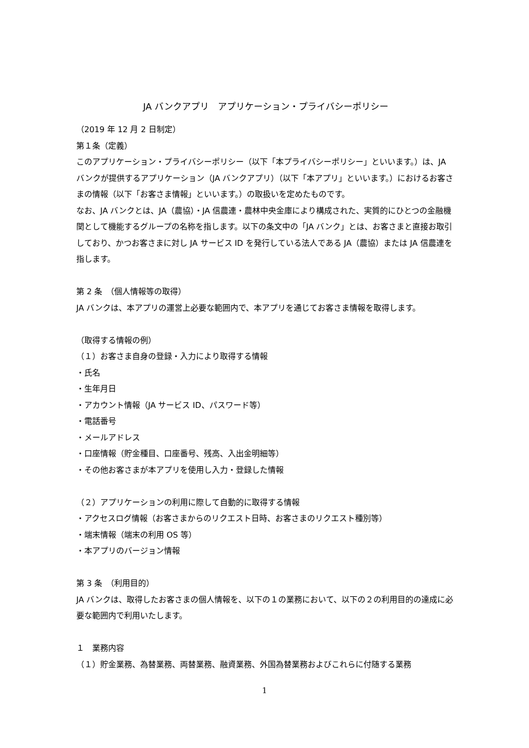JA バンクアプリ　アプリケーション・プライバシーポリシー
（2019 年 12 月 2 日制定）
第１条（定義）
このアプリケーション・プライバシーポリシー（以下「本プライバシーポリシー」といいます。）は、JA バンクが提供するアプリケーション（JA バンクアプリ）（以下「本アプリ」といいます。）におけるお客さまの情報（以下「お客さま情報」といいます。）の取扱いを定めたものです。
なお、JA バンクとは、JA（農協）・JA 信農連・農林中央金庫により構成された、実質的にひとつの金融機関として機能するグループの名称を指します。以下の条文中の「JA バンク」とは、お客さまと直接お取引しており、かつお客さまに対し JA サービス ID を発行している法人である JA（農協）または JA 信農連を指します。
第 2 条　（個人情報等の取得）
JA バンクは、本アプリの運営上必要な範囲内で、本アプリを通じてお客さま情報を取得します。
（取得する情報の例）
（１）お客さま自身の登録・入力により取得する情報
・氏名
・生年月日
・アカウント情報（JA サービス ID、パスワード等）
・電話番号
・メールアドレス
・口座情報（貯金種目、口座番号、残高、入出金明細等）
・その他お客さまが本アプリを使用し入力・登録した情報
（２）アプリケーションの利用に際して自動的に取得する情報
・アクセスログ情報（お客さまからのリクエスト日時、お客さまのリクエスト種別等）
・端末情報（端末の利用 OS 等）
・本アプリのバージョン情報
第 3 条　（利用目的）
JA バンクは、取得したお客さまの個人情報を、以下の１の業務において、以下の２の利用目的の達成に必要な範囲内で利用いたします。
１　業務内容
（１）貯金業務、為替業務、両替業務、融資業務、外国為替業務およびこれらに付随する業務
1